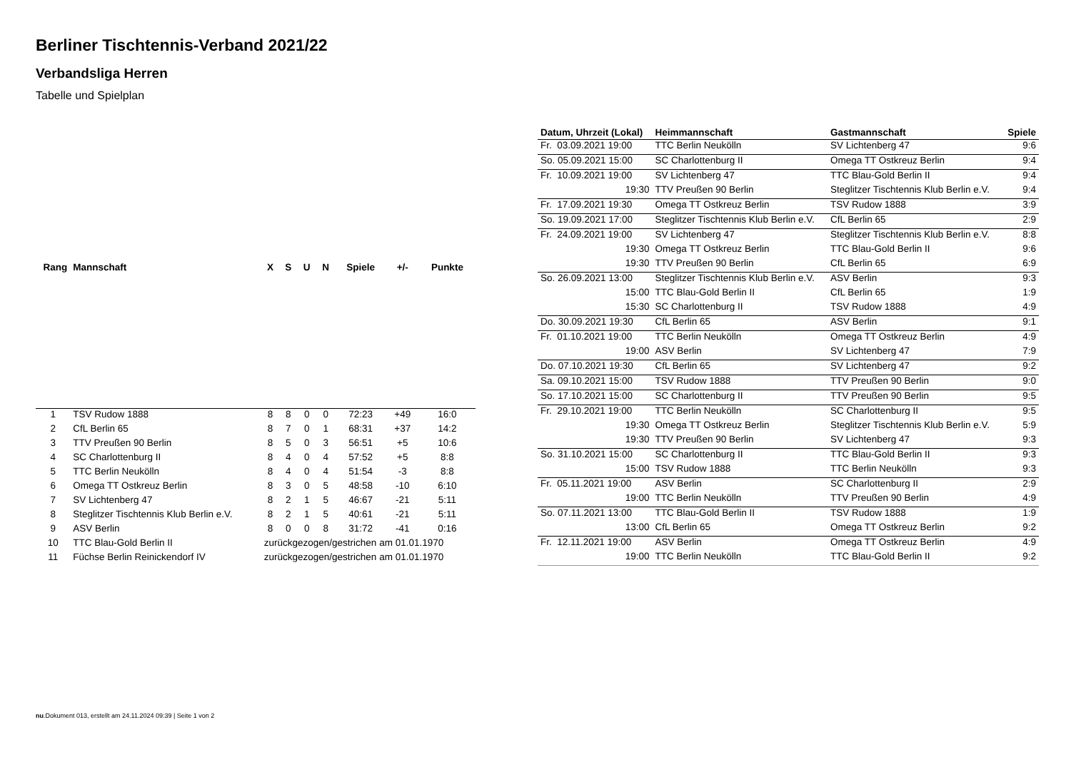Berliner Tischtennis-Verband 2021/22
Verbandsliga Herren
Tabelle und Spielplan
| Rang | Mannschaft | X | S | U | N | Spiele | +/- | Punkte |
| --- | --- | --- | --- | --- | --- | --- | --- | --- |
| 1 | TSV Rudow 1888 | 8 | 8 | 0 | 0 | 72:23 | +49 | 16:0 |
| 2 | CfL Berlin 65 | 8 | 7 | 0 | 1 | 68:31 | +37 | 14:2 |
| 3 | TTV Preußen 90 Berlin | 8 | 5 | 0 | 3 | 56:51 | +5 | 10:6 |
| 4 | SC Charlottenburg II | 8 | 4 | 0 | 4 | 57:52 | +5 | 8:8 |
| 5 | TTC Berlin Neukölln | 8 | 4 | 0 | 4 | 51:54 | -3 | 8:8 |
| 6 | Omega TT Ostkreuz Berlin | 8 | 3 | 0 | 5 | 48:58 | -10 | 6:10 |
| 7 | SV Lichtenberg 47 | 8 | 2 | 1 | 5 | 46:67 | -21 | 5:11 |
| 8 | Steglitzer Tischtennis Klub Berlin e.V. | 8 | 2 | 1 | 5 | 40:61 | -21 | 5:11 |
| 9 | ASV Berlin | 8 | 0 | 0 | 8 | 31:72 | -41 | 0:16 |
| 10 | TTC Blau-Gold Berlin II | zurückgezogen/gestrichen am 01.01.1970 | | | | | | |
| 11 | Füchse Berlin Reinickendorf IV | zurückgezogen/gestrichen am 01.01.1970 | | | | | | |
| Datum, Uhrzeit (Lokal) | Heimmannschaft | Gastmannschaft | Spiele |
| --- | --- | --- | --- |
| Fr. 03.09.2021 19:00 | TTC Berlin Neukölln | SV Lichtenberg 47 | 9:6 |
| So. 05.09.2021 15:00 | SC Charlottenburg II | Omega TT Ostkreuz Berlin | 9:4 |
| Fr. 10.09.2021 19:00 | SV Lichtenberg 47 | TTC Blau-Gold Berlin II | 9:4 |
| 19:30 | TTV Preußen 90 Berlin | Steglitzer Tischtennis Klub Berlin e.V. | 9:4 |
| Fr. 17.09.2021 19:30 | Omega TT Ostkreuz Berlin | TSV Rudow 1888 | 3:9 |
| So. 19.09.2021 17:00 | Steglitzer Tischtennis Klub Berlin e.V. | CfL Berlin 65 | 2:9 |
| Fr. 24.09.2021 19:00 | SV Lichtenberg 47 | Steglitzer Tischtennis Klub Berlin e.V. | 8:8 |
| 19:30 | Omega TT Ostkreuz Berlin | TTC Blau-Gold Berlin II | 9:6 |
| 19:30 | TTV Preußen 90 Berlin | CfL Berlin 65 | 6:9 |
| So. 26.09.2021 13:00 | Steglitzer Tischtennis Klub Berlin e.V. | ASV Berlin | 9:3 |
| 15:00 | TTC Blau-Gold Berlin II | CfL Berlin 65 | 1:9 |
| 15:30 | SC Charlottenburg II | TSV Rudow 1888 | 4:9 |
| Do. 30.09.2021 19:30 | CfL Berlin 65 | ASV Berlin | 9:1 |
| Fr. 01.10.2021 19:00 | TTC Berlin Neukölln | Omega TT Ostkreuz Berlin | 4:9 |
| 19:00 | ASV Berlin | SV Lichtenberg 47 | 7:9 |
| Do. 07.10.2021 19:30 | CfL Berlin 65 | SV Lichtenberg 47 | 9:2 |
| Sa. 09.10.2021 15:00 | TSV Rudow 1888 | TTV Preußen 90 Berlin | 9:0 |
| So. 17.10.2021 15:00 | SC Charlottenburg II | TTV Preußen 90 Berlin | 9:5 |
| Fr. 29.10.2021 19:00 | TTC Berlin Neukölln | SC Charlottenburg II | 9:5 |
| 19:30 | Omega TT Ostkreuz Berlin | Steglitzer Tischtennis Klub Berlin e.V. | 5:9 |
| 19:30 | TTV Preußen 90 Berlin | SV Lichtenberg 47 | 9:3 |
| So. 31.10.2021 15:00 | SC Charlottenburg II | TTC Blau-Gold Berlin II | 9:3 |
| 15:00 | TSV Rudow 1888 | TTC Berlin Neukölln | 9:3 |
| Fr. 05.11.2021 19:00 | ASV Berlin | SC Charlottenburg II | 2:9 |
| 19:00 | TTC Berlin Neukölln | TTV Preußen 90 Berlin | 4:9 |
| So. 07.11.2021 13:00 | TTC Blau-Gold Berlin II | TSV Rudow 1888 | 1:9 |
| 13:00 | CfL Berlin 65 | Omega TT Ostkreuz Berlin | 9:2 |
| Fr. 12.11.2021 19:00 | ASV Berlin | Omega TT Ostkreuz Berlin | 4:9 |
| 19:00 | TTC Berlin Neukölln | TTC Blau-Gold Berlin II | 9:2 |
nu.Dokument 013, erstellt am 24.11.2024 09:39 | Seite 1 von 2